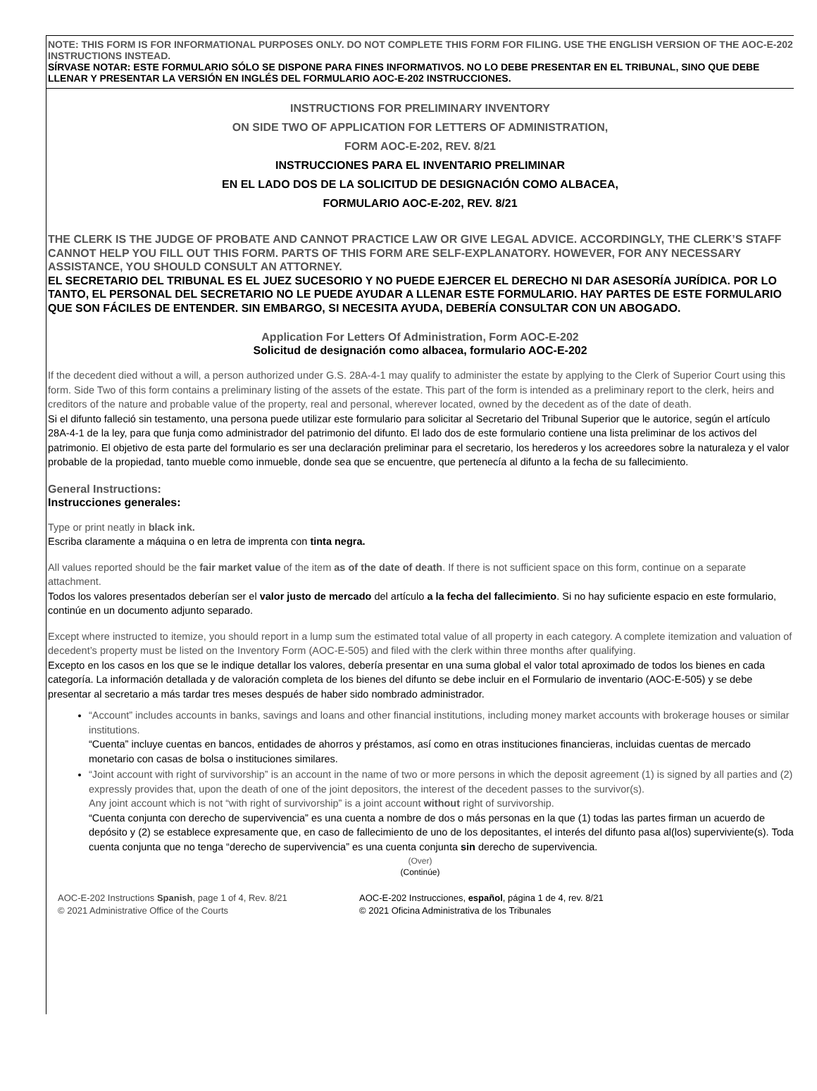NOTE: THIS FORM IS FOR INFORMATIONAL PURPOSES ONLY. DO NOT COMPLETE THIS FORM FOR FILING. USE THE ENGLISH VERSION OF THE AOC-E-202 INSTRUCTIONS INSTEAD.
SÍRVASE NOTAR: ESTE FORMULARIO SÓLO SE DISPONE PARA FINES INFORMATIVOS. NO LO DEBE PRESENTAR EN EL TRIBUNAL, SINO QUE DEBE LLENAR Y PRESENTAR LA VERSIÓN EN INGLÉS DEL FORMULARIO AOC-E-202 INSTRUCCIONES.
INSTRUCTIONS FOR PRELIMINARY INVENTORY
ON SIDE TWO OF APPLICATION FOR LETTERS OF ADMINISTRATION,
FORM AOC-E-202, REV. 8/21
INSTRUCCIONES PARA EL INVENTARIO PRELIMINAR
EN EL LADO DOS DE LA SOLICITUD DE DESIGNACIÓN COMO ALBACEA,
FORMULARIO AOC-E-202, REV. 8/21
THE CLERK IS THE JUDGE OF PROBATE AND CANNOT PRACTICE LAW OR GIVE LEGAL ADVICE. ACCORDINGLY, THE CLERK’S STAFF CANNOT HELP YOU FILL OUT THIS FORM. PARTS OF THIS FORM ARE SELF-EXPLANATORY. HOWEVER, FOR ANY NECESSARY ASSISTANCE, YOU SHOULD CONSULT AN ATTORNEY.
EL SECRETARIO DEL TRIBUNAL ES EL JUEZ SUCESORIO Y NO PUEDE EJERCER EL DERECHO NI DAR ASESORÍA JURÍDICA. POR LO TANTO, EL PERSONAL DEL SECRETARIO NO LE PUEDE AYUDAR A LLENAR ESTE FORMULARIO. HAY PARTES DE ESTE FORMULARIO QUE SON FÁCILES DE ENTENDER. SIN EMBARGO, SI NECESITA AYUDA, DEBERÍA CONSULTAR CON UN ABOGADO.
Application For Letters Of Administration, Form AOC-E-202
Solicitud de designación como albacea, formulario AOC-E-202
If the decedent died without a will, a person authorized under G.S. 28A-4-1 may qualify to administer the estate by applying to the Clerk of Superior Court using this form. Side Two of this form contains a preliminary listing of the assets of the estate. This part of the form is intended as a preliminary report to the clerk, heirs and creditors of the nature and probable value of the property, real and personal, wherever located, owned by the decedent as of the date of death.
Si el difunto falleció sin testamento, una persona puede utilizar este formulario para solicitar al Secretario del Tribunal Superior que le autorice, según el artículo 28A-4-1 de la ley, para que funja como administrador del patrimonio del difunto. El lado dos de este formulario contiene una lista preliminar de los activos del patrimonio. El objetivo de esta parte del formulario es ser una declaración preliminar para el secretario, los herederos y los acreedores sobre la naturaleza y el valor probable de la propiedad, tanto mueble como inmueble, donde sea que se encuentre, que pertenecía al difunto a la fecha de su fallecimiento.
General Instructions:
Instrucciones generales:
Type or print neatly in black ink.
Escriba claramente a máquina o en letra de imprenta con tinta negra.
All values reported should be the fair market value of the item as of the date of death. If there is not sufficient space on this form, continue on a separate attachment.
Todos los valores presentados deberían ser el valor justo de mercado del artículo a la fecha del fallecimiento. Si no hay suficiente espacio en este formulario, continúe en un documento adjunto separado.
Except where instructed to itemize, you should report in a lump sum the estimated total value of all property in each category. A complete itemization and valuation of decedent’s property must be listed on the Inventory Form (AOC-E-505) and filed with the clerk within three months after qualifying.
Excepto en los casos en los que se le indique detallar los valores, debería presentar en una suma global el valor total aproximado de todos los bienes en cada categoría. La información detallada y de valoración completa de los bienes del difunto se debe incluir en el Formulario de inventario (AOC-E-505) y se debe presentar al secretario a más tardar tres meses después de haber sido nombrado administrador.
“Account” includes accounts in banks, savings and loans and other financial institutions, including money market accounts with brokerage houses or similar institutions.
“Cuenta” incluye cuentas en bancos, entidades de ahorros y préstamos, así como en otras instituciones financieras, incluidas cuentas de mercado monetario con casas de bolsa o instituciones similares.
“Joint account with right of survivorship” is an account in the name of two or more persons in which the deposit agreement (1) is signed by all parties and (2) expressly provides that, upon the death of one of the joint depositors, the interest of the decedent passes to the survivor(s).
Any joint account which is not “with right of survivorship” is a joint account without right of survivorship.
“Cuenta conjunta con derecho de supervivencia” es una cuenta a nombre de dos o más personas en la que (1) todas las partes firman un acuerdo de depósito y (2) se establece expresamente que, en caso de fallecimiento de uno de los depositantes, el interés del difunto pasa al(los) superviviente(s). Toda cuenta conjunta que no tenga “derecho de supervivencia” es una cuenta conjunta sin derecho de supervivencia.
(Over)
(Continúe)
AOC-E-202 Instructions Spanish, page 1 of 4, Rev. 8/21
© 2021 Administrative Office of the Courts
AOC-E-202 Instrucciones, español, página 1 de 4, rev. 8/21
© 2021 Oficina Administrativa de los Tribunales